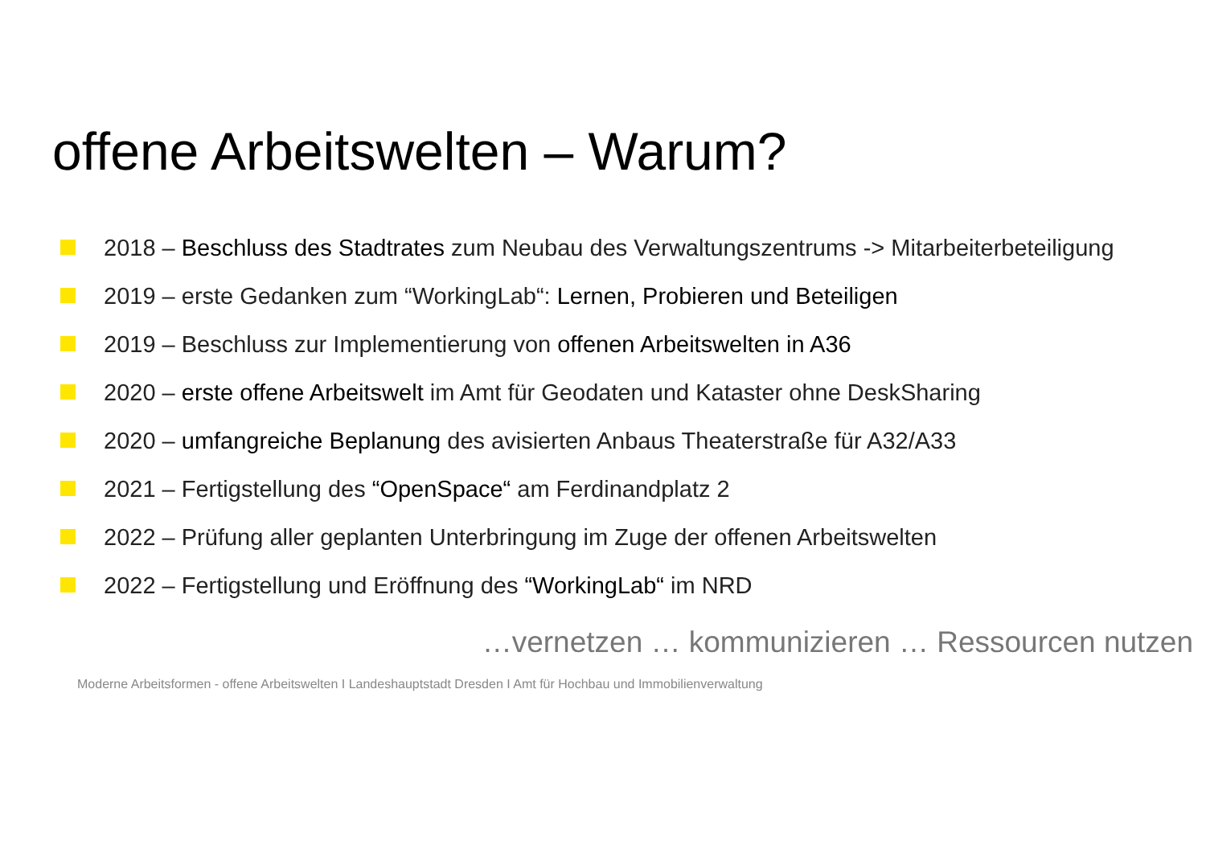offene Arbeitswelten – Warum?
2018 – Beschluss des Stadtrates zum Neubau des Verwaltungszentrums -> Mitarbeiterbeteiligung
2019 – erste Gedanken zum “WorkingLab“: Lernen, Probieren und Beteiligen
2019 – Beschluss zur Implementierung von offenen Arbeitswelten in A36
2020 – erste offene Arbeitswelt im Amt für Geodaten und Kataster ohne DeskSharing
2020 – umfangreiche Beplanung des avisierten Anbaus Theaterstraße für A32/A33
2021 – Fertigstellung des “OpenSpace“ am Ferdinandplatz 2
2022 – Prüfung aller geplanten Unterbringung im Zuge der offenen Arbeitswelten
2022 – Fertigstellung und Eröffnung des “WorkingLab“ im NRD
…vernetzen … kommunizieren … Ressourcen nutzen
Moderne Arbeitsformen - offene Arbeitswelten I Landeshauptstadt Dresden I Amt für Hochbau und Immobilienverwaltung